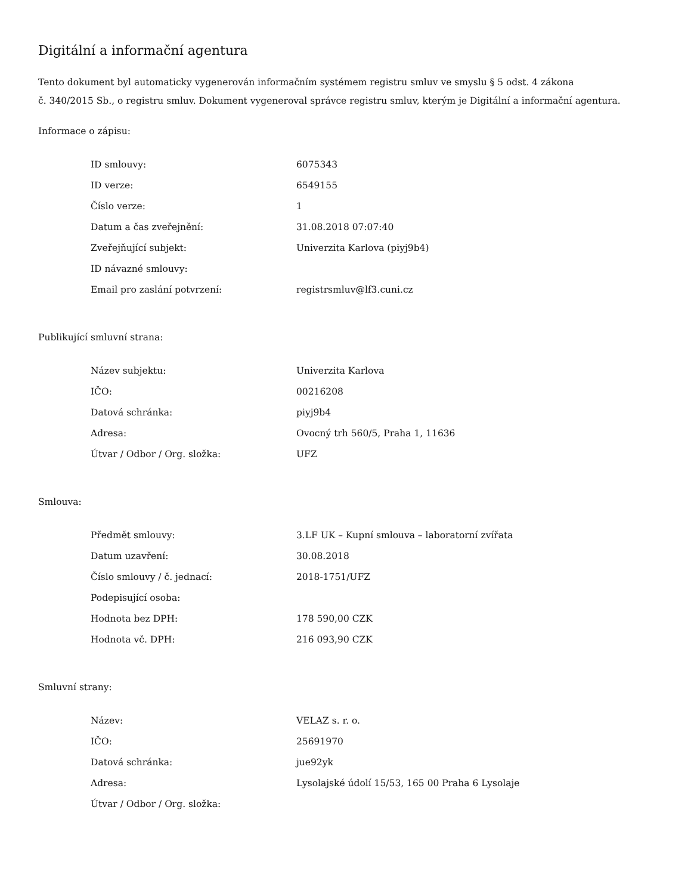Digitální a informační agentura
Tento dokument byl automaticky vygenerován informačním systémem registru smluv ve smyslu § 5 odst. 4 zákona
č. 340/2015 Sb., o registru smluv. Dokument vygeneroval správce registru smluv, kterým je Digitální a informační agentura.
Informace o zápisu:
| ID smlouvy: | 6075343 |
| ID verze: | 6549155 |
| Číslo verze: | 1 |
| Datum a čas zveřejnění: | 31.08.2018 07:07:40 |
| Zveřejňující subjekt: | Univerzita Karlova (piyj9b4) |
| ID návazné smlouvy: | |
| Email pro zaslání potvrzení: | registrsmluv@lf3.cuni.cz |
Publikující smluvní strana:
| Název subjektu: | Univerzita Karlova |
| IČO: | 00216208 |
| Datová schránka: | piyj9b4 |
| Adresa: | Ovocný trh 560/5, Praha 1, 11636 |
| Útvar / Odbor / Org. složka: | UFZ |
Smlouva:
| Předmět smlouvy: | 3.LF UK – Kupní smlouva – laboratorní zvířata |
| Datum uzavření: | 30.08.2018 |
| Číslo smlouvy / č. jednací: | 2018-1751/UFZ |
| Podepisující osoba: | |
| Hodnota bez DPH: | 178 590,00 CZK |
| Hodnota vč. DPH: | 216 093,90 CZK |
Smluvní strany:
| Název: | VELAZ s. r. o. |
| IČO: | 25691970 |
| Datová schránka: | jue92yk |
| Adresa: | Lysolajské údolí 15/53, 165 00 Praha 6 Lysolaje |
| Útvar / Odbor / Org. složka: | |